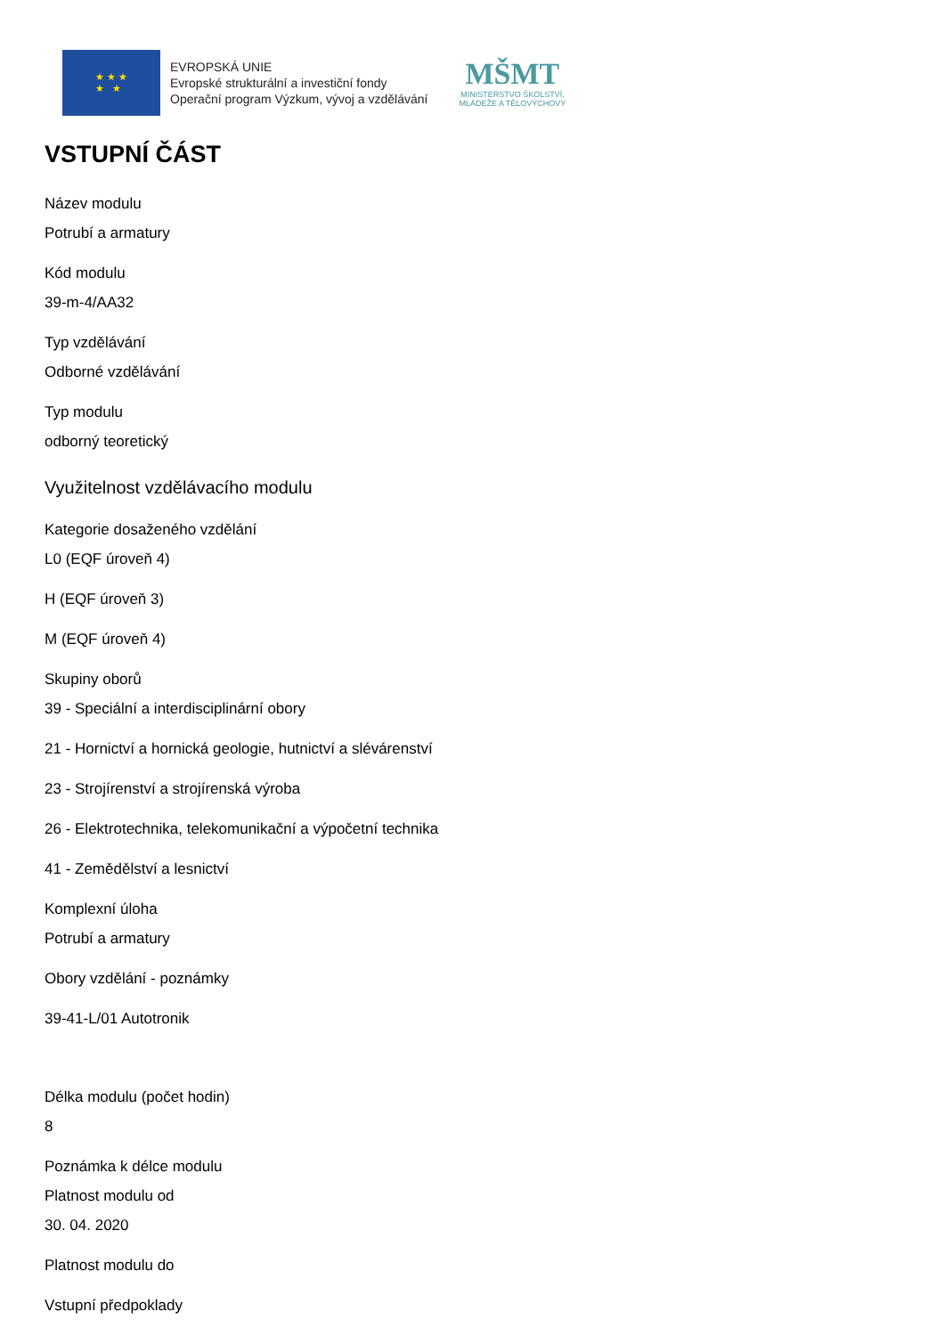★ ★ ★
★ ★
EVROPSKÁ UNIE
Evropské strukturální a investiční fondy
Operační program Výzkum, vývoj a vzdělávání
MŠMT
MINISTERSTVO ŠKOLSTVÍ,
MLÁDEŽE A TĚLOVÝCHOVY
VSTUPNÍ ČÁST
Název modulu
Potrubí a armatury
Kód modulu
39-m-4/AA32
Typ vzdělávání
Odborné vzdělávání
Typ modulu
odborný teoretický
Využitelnost vzdělávacího modulu
Kategorie dosaženého vzdělání
L0 (EQF úroveň 4)
H (EQF úroveň 3)
M (EQF úroveň 4)
Skupiny oborů
39 - Speciální a interdisciplinární obory
21 - Hornictví a hornická geologie, hutnictví a slévárenství
23 - Strojírenství a strojírenská výroba
26 - Elektrotechnika, telekomunikační a výpočetní technika
41 - Zemědělství a lesnictví
Komplexní úloha
Potrubí a armatury
Obory vzdělání - poznámky
39-41-L/01 Autotronik
Délka modulu (počet hodin)
8
Poznámka k délce modulu
Platnost modulu od
30. 04. 2020
Platnost modulu do
Vstupní předpoklady